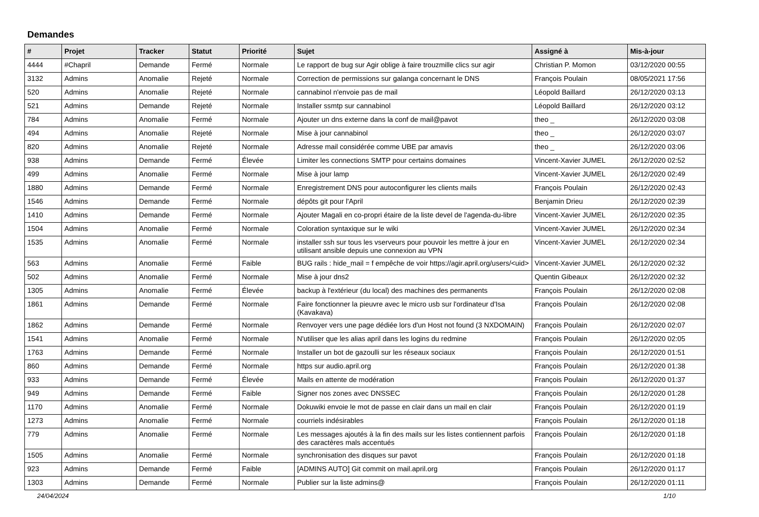Demandes
| # | Projet | Tracker | Statut | Priorité | Sujet | Assigné à | Mis-à-jour |
| --- | --- | --- | --- | --- | --- | --- | --- |
| 4444 | #Chapril | Demande | Fermé | Normale | Le rapport de bug sur Agir oblige à faire trouzmille clics sur agir | Christian P. Momon | 03/12/2020 00:55 |
| 3132 | Admins | Anomalie | Rejeté | Normale | Correction de permissions sur galanga concernant le DNS | François Poulain | 08/05/2021 17:56 |
| 520 | Admins | Anomalie | Rejeté | Normale | cannabinol n'envoie pas de mail | Léopold Baillard | 26/12/2020 03:13 |
| 521 | Admins | Demande | Rejeté | Normale | Installer ssmtp sur cannabinol | Léopold Baillard | 26/12/2020 03:12 |
| 784 | Admins | Anomalie | Fermé | Normale | Ajouter un dns externe dans la conf de mail@pavot | theo _ | 26/12/2020 03:08 |
| 494 | Admins | Anomalie | Rejeté | Normale | Mise à jour cannabinol | theo _ | 26/12/2020 03:07 |
| 820 | Admins | Anomalie | Rejeté | Normale | Adresse mail considérée comme UBE par amavis | theo _ | 26/12/2020 03:06 |
| 938 | Admins | Demande | Fermé | Élevée | Limiter les connections SMTP pour certains domaines | Vincent-Xavier JUMEL | 26/12/2020 02:52 |
| 499 | Admins | Anomalie | Fermé | Normale | Mise à jour lamp | Vincent-Xavier JUMEL | 26/12/2020 02:49 |
| 1880 | Admins | Demande | Fermé | Normale | Enregistrement DNS pour autoconfigurer les clients mails | François Poulain | 26/12/2020 02:43 |
| 1546 | Admins | Demande | Fermé | Normale | dépôts git pour l'April | Benjamin Drieu | 26/12/2020 02:39 |
| 1410 | Admins | Demande | Fermé | Normale | Ajouter Magali en co-propri étaire de la liste devel de l'agenda-du-libre | Vincent-Xavier JUMEL | 26/12/2020 02:35 |
| 1504 | Admins | Anomalie | Fermé | Normale | Coloration syntaxique sur le wiki | Vincent-Xavier JUMEL | 26/12/2020 02:34 |
| 1535 | Admins | Anomalie | Fermé | Normale | installer ssh sur tous les vserveurs pour pouvoir les mettre à jour en utilisant ansible depuis une connexion au VPN | Vincent-Xavier JUMEL | 26/12/2020 02:34 |
| 563 | Admins | Anomalie | Fermé | Faible | BUG rails : hide_mail = f empêche de voir https://agir.april.org/users/<uid> | Vincent-Xavier JUMEL | 26/12/2020 02:32 |
| 502 | Admins | Anomalie | Fermé | Normale | Mise à jour dns2 | Quentin Gibeaux | 26/12/2020 02:32 |
| 1305 | Admins | Anomalie | Fermé | Élevée | backup à l'extérieur (du local) des machines des permanents | François Poulain | 26/12/2020 02:08 |
| 1861 | Admins | Demande | Fermé | Normale | Faire fonctionner la pieuvre avec le micro usb sur l'ordinateur d'Isa (Kavakava) | François Poulain | 26/12/2020 02:08 |
| 1862 | Admins | Demande | Fermé | Normale | Renvoyer vers une page dédiée lors d'un Host not found (3 NXDOMAIN) | François Poulain | 26/12/2020 02:07 |
| 1541 | Admins | Anomalie | Fermé | Normale | N'utiliser que les alias april dans les logins du redmine | François Poulain | 26/12/2020 02:05 |
| 1763 | Admins | Demande | Fermé | Normale | Installer un bot de gazoulli sur les réseaux sociaux | François Poulain | 26/12/2020 01:51 |
| 860 | Admins | Demande | Fermé | Normale | https sur audio.april.org | François Poulain | 26/12/2020 01:38 |
| 933 | Admins | Demande | Fermé | Élevée | Mails en attente de modération | François Poulain | 26/12/2020 01:37 |
| 949 | Admins | Demande | Fermé | Faible | Signer nos zones avec DNSSEC | François Poulain | 26/12/2020 01:28 |
| 1170 | Admins | Anomalie | Fermé | Normale | Dokuwiki envoie le mot de passe en clair dans un mail en clair | François Poulain | 26/12/2020 01:19 |
| 1273 | Admins | Anomalie | Fermé | Normale | courriels indésirables | François Poulain | 26/12/2020 01:18 |
| 779 | Admins | Anomalie | Fermé | Normale | Les messages ajoutés à la fin des mails sur les listes contiennent parfois des caractères mals accentués | François Poulain | 26/12/2020 01:18 |
| 1505 | Admins | Anomalie | Fermé | Normale | synchronisation des disques sur pavot | François Poulain | 26/12/2020 01:18 |
| 923 | Admins | Demande | Fermé | Faible | [ADMINS AUTO] Git commit on mail.april.org | François Poulain | 26/12/2020 01:17 |
| 1303 | Admins | Demande | Fermé | Normale | Publier sur la liste admins@ | François Poulain | 26/12/2020 01:11 |
24/04/2024 1/10